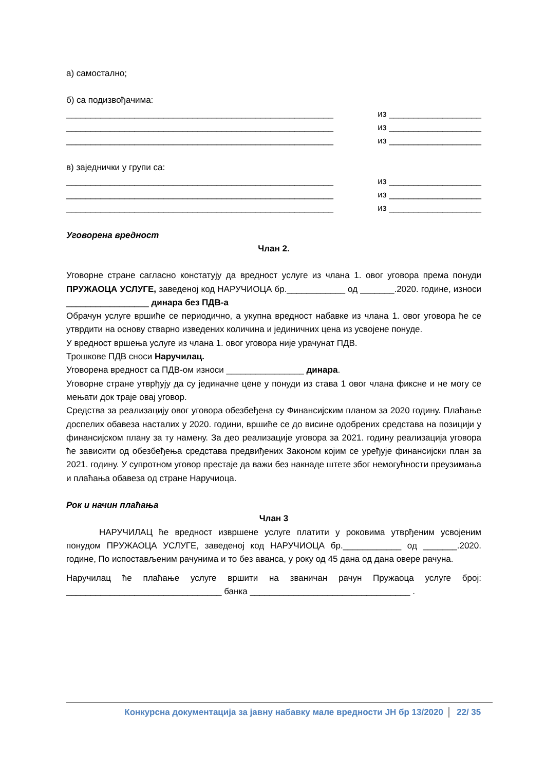а) самостално;
б) са подизвођачима:
_______________________________________________________ из ___________________
_______________________________________________________ из ___________________
_______________________________________________________ из ___________________
в) заједнички у групи са:
_______________________________________________________ из ___________________
_______________________________________________________ из ___________________
_______________________________________________________ из ___________________
Уговорена вредност
Члан 2.
Уговорне стране сагласно констатују да вредност услуге из члана 1. овог уговора према понуди ПРУЖАОЦА УСЛУГЕ, заведеној код НАРУЧИОЦА бр.____________ од _______.2020. године, износи _________________ динара без ПДВ-а
Обрачун услуге вршиће се периодично, а укупна вредност набавке из члана 1. овог уговора ће се утврдити на основу стварно изведених количина и јединичних цена из усвојене понуде.
У вредност вршења услуге из члана 1. овог уговора није урачунат ПДВ.
Трошкове ПДВ сноси Наручилац.
Уговорена вредност са ПДВ-ом износи ________________ динара.
Уговорне стране утврђују да су јединачне цене у понуди из става 1 овог члана фиксне и не могу се мењати док траје овај уговор.
Средства за реализацију овог уговора обезбеђена су Финансијским планом за 2020 годину. Плаћање доспелих обавеза насталих у 2020. години, вршиће се до висине одобрених средстава на позицији у финансијском плану за ту намену. За део реализације уговора за 2021. годину реализација уговора ће зависити од обезбеђења средстава предвиђених Законом којим се уређује финансијски план за 2021. годину. У супротном уговор престаје да важи без накнаде штете због немогућности преузимања и плаћања обавеза од стране Наручиоца.
Рок и начин плаћања
Члан 3
НАРУЧИЛАЦ ће вредност извршене услуге платити у роковима утврђеним усвојеним понудом ПРУЖАОЦА УСЛУГЕ, заведеној код НАРУЧИОЦА бр.____________ од _______.2020. године, По испостављеним рачунима и то без аванса, у року од 45 дана од дана овере рачуна.
Наручилац ће плаћање услуге вршити на званичан рачун Пружаоца услуге број: ________________________________ банка _________________________________ .
Конкурсна документација за јавну набавку мале вредности ЈН бр 13/2020 22/ 35